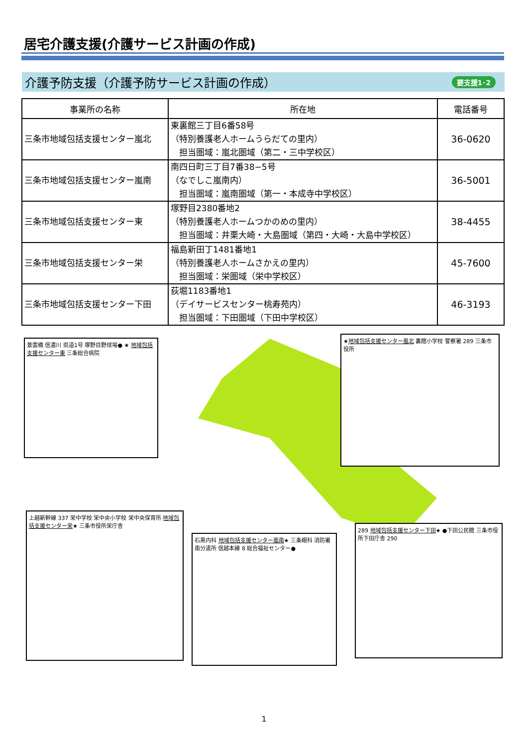居宅介護支援(介護サービス計画の作成)
介護予防支援（介護予防サービス計画の作成）
要支援1･2
| 事業所の名称 | 所在地 | 電話番号 |
| --- | --- | --- |
| 三条市地域包括支援センター嵐北 | 東裏館三丁目6番58号 （特別養護老人ホームうらだての里内） 担当圏域：嵐北圏域（第二・三中学校区） | 36-0620 |
| 三条市地域包括支援センター嵐南 | 南四日町三丁目7番38−5号 （なでしこ嵐南内） 担当圏域：嵐南圏域（第一・本成寺中学校区） | 36-5001 |
| 三条市地域包括支援センター東 | 塚野目2380番地2 （特別養護老人ホームつかのめの里内） 担当圏域：井栗大崎・大島圏域（第四・大崎・大島中学校区） | 38-4455 |
| 三条市地域包括支援センター栄 | 福島新田丁1481番地1 （特別養護老人ホームさかえの里内） 担当圏域：栄圏域（栄中学校区） | 45-7600 |
| 三条市地域包括支援センター下田 | 荻堀1183番地1 （デイサービスセンター桃寿苑内） 担当圏域：下田圏域（下田中学校区） | 46-3193 |
景雲橋 信濃川 県道1号 塚野目野球場● ★ 地域包括支援センター東 三条総合病院
★地域包括支援センター嵐北 裏館小学校 警察署 289 三条市役所
上越新幹線 337 栄中学校 栄中央小学校 栄中央保育所 地域包括支援センター栄★ 三条市役所栄庁舎
石黒内科 地域包括支援センター嵐南★ 三条眼科 消防署南分遣所 信越本線 8 総合福祉センター●
289 地域包括支援センター下田★ ●下田公民館 三条市役所下田庁舎 290
1